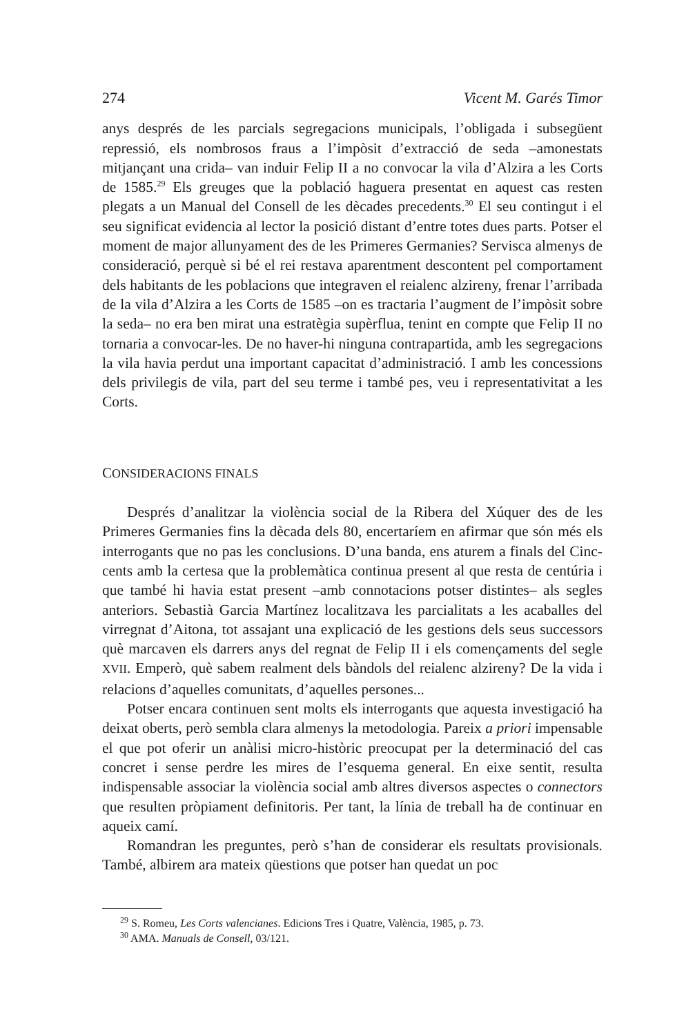274 Vicent M. Garés Timor
anys després de les parcials segregacions municipals, l’obligada i subsegüent repressió, els nombrosos fraus a l’impòsit d’extracció de seda –amonestats mitjançant una crida– van induir Felip II a no convocar la vila d’Alzira a les Corts de 1585.<sup>29</sup> Els greuges que la població haguera presentat en aquest cas resten plegats a un Manual del Consell de les dècades precedents.<sup>30</sup> El seu contingut i el seu significat evidencia al lector la posició distant d’entre totes dues parts. Potser el moment de major allunyament des de les Primeres Germanies? Servisca almenys de consideració, perquè si bé el rei restava aparentment descontent pel comportament dels habitants de les poblacions que integraven el reialenc alzireny, frenar l’arribada de la vila d’Alzira a les Corts de 1585 –on es tractaria l’augment de l’impòsit sobre la seda– no era ben mirat una estratègia supèrflua, tenint en compte que Felip II no tornaria a convocar-les. De no haver-hi ninguna contrapartida, amb les segregacions la vila havia perdut una important capacitat d’administració. I amb les concessions dels privilegis de vila, part del seu terme i també pes, veu i representativitat a les Corts.
CONSIDERACIONS FINALS
Després d’analitzar la violència social de la Ribera del Xúquer des de les Primeres Germanies fins la dècada dels 80, encertaríem en afirmar que són més els interrogants que no pas les conclusions. D’una banda, ens aturem a finals del Cinc-cents amb la certesa que la problemàtica continua present al que resta de centúria i que també hi havia estat present –amb connotacions potser distintes– als segles anteriors. Sebastià Garcia Martínez localitzava les parcialitats a les acaballes del virregnat d’Aitona, tot assajant una explicació de les gestions dels seus successors què marcaven els darrers anys del regnat de Felip II i els començaments del segle XVII. Emperò, què sabem realment dels bàndols del reialenc alzireny? De la vida i relacions d’aquelles comunitats, d’aquelles persones...
Potser encara continuen sent molts els interrogants que aquesta investigació ha deixat oberts, però sembla clara almenys la metodologia. Pareix a priori impensable el que pot oferir un anàlisi micro-històric preocupat per la determinació del cas concret i sense perdre les mires de l’esquema general. En eixe sentit, resulta indispensable associar la violència social amb altres diversos aspectes o connectors que resulten pròpiament definitoris. Per tant, la línia de treball ha de continuar en aqueix camí.
Romandran les preguntes, però s’han de considerar els resultats provisionals. També, albirem ara mateix qüestions que potser han quedat un poc
<sup>29</sup> S. Romeu, Les Corts valencianes. Edicions Tres i Quatre, València, 1985, p. 73.
<sup>30</sup> AMA. Manuals de Consell, 03/121.